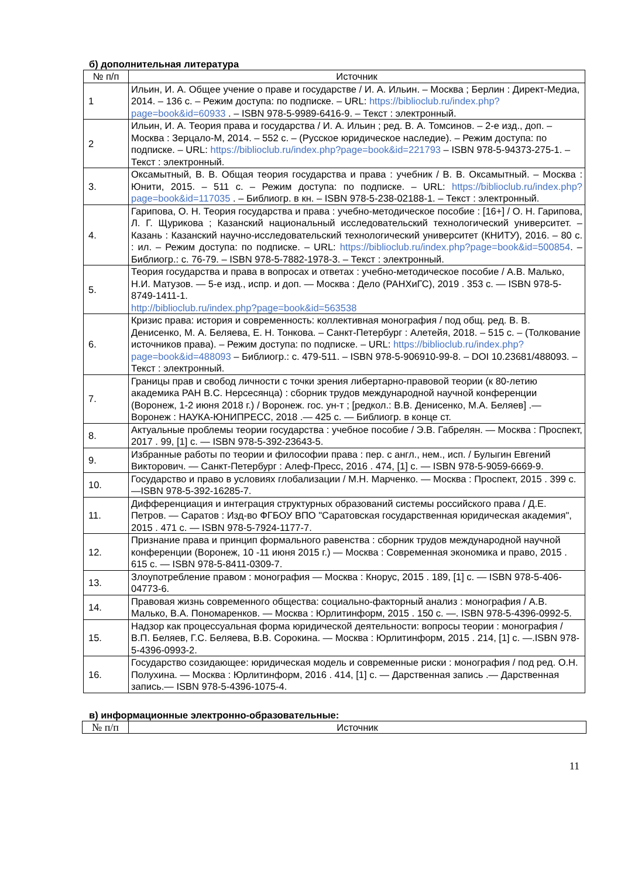б) дополнительная литература
| № п/п | Источник |
| --- | --- |
| 1 | Ильин, И. А. Общее учение о праве и государстве / И. А. Ильин. – Москва ; Берлин : Директ-Медиа, 2014. – 136 с. – Режим доступа: по подписке. – URL: https://biblioclub.ru/index.php?page=book&id=60933 . – ISBN 978-5-9989-6416-9. – Текст : электронный. |
| 2 | Ильин, И. А. Теория права и государства / И. А. Ильин ; ред. В. А. Томсинов. – 2-е изд., доп. – Москва : Зерцало-М, 2014. – 552 с. – (Русское юридическое наследие). – Режим доступа: по подписке. – URL: https://biblioclub.ru/index.php?page=book&id=221793 – ISBN 978-5-94373-275-1. – Текст : электронный. |
| 3. | Оксамытный, В. В. Общая теория государства и права : учебник / В. В. Оксамытный. – Москва : Юнити, 2015. – 511 с. – Режим доступа: по подписке. – URL: https://biblioclub.ru/index.php?page=book&id=117035 . – Библиогр. в кн. – ISBN 978-5-238-02188-1. – Текст : электронный. |
| 4. | Гарипова, О. Н. Теория государства и права : учебно-методическое пособие : [16+] / О. Н. Гарипова, Л. Г. Щурикова ; Казанский национальный исследовательский технологический университет. – Казань : Казанский научно-исследовательский технологический университет (КНИТУ), 2016. – 80 с. : ил. – Режим доступа: по подписке. – URL: https://biblioclub.ru/index.php?page=book&id=500854 . – Библиогр.: с. 76-79. – ISBN 978-5-7882-1978-3. – Текст : электронный. |
| 5. | Теория государства и права в вопросах и ответах : учебно-методическое пособие / А.В. Малько, Н.И. Матузов. — 5-е изд., испр. и доп. — Москва : Дело (РАНХиГС), 2019 . 353 с. — ISBN 978-5-8749-1411-1. http://biblioclub.ru/index.php?page=book&id=563538 |
| 6. | Кризис права: история и современность: коллективная монография / под общ. ред. В. В. Денисенко, М. А. Беляева, Е. Н. Тонкова. – Санкт-Петербург : Алетейя, 2018. – 515 с. – (Толкование источников права). – Режим доступа: по подписке. – URL: https://biblioclub.ru/index.php?page=book&id=488093 – Библиогр.: с. 479-511. – ISBN 978-5-906910-99-8. – DOI 10.23681/488093. – Текст : электронный. |
| 7. | Границы прав и свобод личности с точки зрения либертарно-правовой теории (к 80-летию академика РАН В.С. Нерсесянца) : сборник трудов международной научной конференции (Воронеж, 1-2 июня 2018 г.) / Воронеж. гос. ун-т ; [редкол.: В.В. Денисенко, М.А. Беляев] .— Воронеж : НАУКА-ЮНИПРЕСС, 2018 .— 425 с. — Библиогр. в конце ст. |
| 8. | Актуальные проблемы теории государства : учебное пособие / Э.В. Габрелян. — Москва : Проспект, 2017 . 99, [1] с. — ISBN 978-5-392-23643-5. |
| 9. | Избранные работы по теории и философии права : пер. с англ., нем., исп. / Булыгин Евгений Викторович. — Санкт-Петербург : Алеф-Пресс, 2016 . 474, [1] с. — ISBN 978-5-9059-6669-9. |
| 10. | Государство и право в условиях глобализации / М.Н. Марченко. — Москва : Проспект, 2015 . 399 с. —ISBN 978-5-392-16285-7. |
| 11. | Дифференциация и интеграция структурных образований системы российского права / Д.Е. Петров. — Саратов : Изд-во ФГБОУ ВПО "Саратовская государственная юридическая академия", 2015 . 471 с. — ISBN 978-5-7924-1177-7. |
| 12. | Признание права и принцип формального равенства : сборник трудов международной научной конференции (Воронеж, 10 -11 июня 2015 г.) — Москва : Современная экономика и право, 2015 . 615 с. — ISBN 978-5-8411-0309-7. |
| 13. | Злоупотребление правом : монография — Москва : Кнорус, 2015 . 189, [1] с. — ISBN 978-5-406-04773-6. |
| 14. | Правовая жизнь современного общества: социально-факторный анализ : монография / А.В. Малько, В.А. Пономаренков. — Москва : Юрлитинформ, 2015 . 150 с. —. ISBN 978-5-4396-0992-5. |
| 15. | Надзор как процессуальная форма юридической деятельности: вопросы теории : монография / В.П. Беляев, Г.С. Беляева, В.В. Сорокина. — Москва : Юрлитинформ, 2015 . 214, [1] с. —.ISBN 978-5-4396-0993-2. |
| 16. | Государство созидающее: юридическая модель и современные риски : монография / под ред. О.Н. Полухина. — Москва : Юрлитинформ, 2016 . 414, [1] с. — Дарственная запись .— Дарственная запись.— ISBN 978-5-4396-1075-4. |
в) информационные электронно-образовательные:
| № п/п | Источник |
| --- | --- |
11